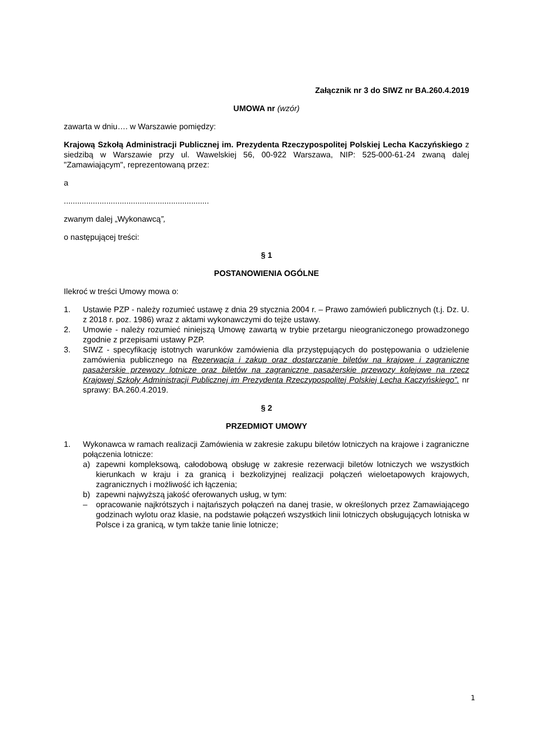Załącznik nr 3 do SIWZ nr BA.260.4.2019
UMOWA nr (wzór)
zawarta w dniu…. w Warszawie pomiędzy:
Krajową Szkołą Administracji Publicznej im. Prezydenta Rzeczypospolitej Polskiej Lecha Kaczyńskiego z siedzibą w Warszawie przy ul. Wawelskiej 56, 00-922 Warszawa, NIP: 525-000-61-24 zwaną dalej "Zamawiającym", reprezentowaną przez:
a
.................................................................
zwanym dalej „Wykonawcą”,
o następującej treści:
§ 1
POSTANOWIENIA OGÓLNE
Ilekroć w treści Umowy mowa o:
1. Ustawie PZP - należy rozumieć ustawę z dnia 29 stycznia 2004 r. – Prawo zamówień publicznych (t.j. Dz. U. z 2018 r. poz. 1986) wraz z aktami wykonawczymi do tejże ustawy.
2. Umowie - należy rozumieć niniejszą Umowę zawartą w trybie przetargu nieograniczonego prowadzonego zgodnie z przepisami ustawy PZP.
3. SIWZ - specyfikację istotnych warunków zamówienia dla przystępujących do postępowania o udzielenie zamówienia publicznego na Rezerwacja i zakup oraz dostarczanie biletów na krajowe i zagraniczne pasażerskie przewozy lotnicze oraz biletów na zagraniczne pasażerskie przewozy kolejowe na rzecz Krajowej Szkoły Administracji Publicznej im Prezydenta Rzeczypospolitej Polskiej Lecha Kaczyńskiego”. nr sprawy: BA.260.4.2019.
§ 2
PRZEDMIOT UMOWY
1. Wykonawca w ramach realizacji Zamówienia w zakresie zakupu biletów lotniczych na krajowe i zagraniczne połączenia lotnicze:
a) zapewni kompleksową, całodobową obsługę w zakresie rezerwacji biletów lotniczych we wszystkich kierunkach w kraju i za granicą i bezkolizyjnej realizacji połączeń wieloetapowych krajowych, zagranicznych i możliwość ich łączenia;
b) zapewni najwyższą jakość oferowanych usług, w tym:
– opracowanie najkrótszych i najtańszych połączeń na danej trasie, w określonych przez Zamawiającego godzinach wylotu oraz klasie, na podstawie połączeń wszystkich linii lotniczych obsługujących lotniska w Polsce i za granicą, w tym także tanie linie lotnicze;
1